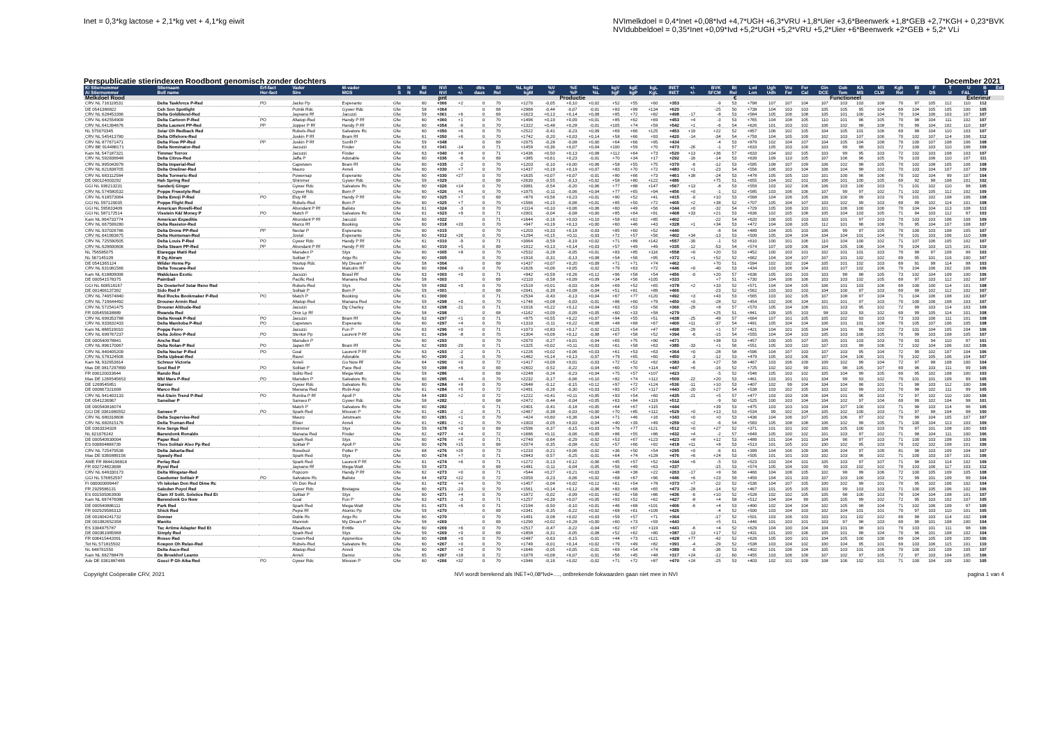Inet = 0,3*kg lactose + 2,1*kg vet + 4,1*kg eiwit
NVImelkdoel = 0,4*Inet +0,08*Ivd +4,7*UGH +6,3*VRU +1,8*Uier +3,6*Beenwerk +1,8*GEB +2,7*KGH + 0,23*BVK
NVIdubbeldoel = 0,35*Inet +0,09*Ivd +5,2*UGH +5,2*VRU +5,2*Uier +6*Beenwerk +2*GEB + 5,2* VLi
Perspublicatie stierindexen Roodbont genomisch zonder dochters December 2021
| Ki Stiernummer | Stiernaam | Erf-fact | Vader | M-vader | B | N | Bt | NVI | +/- | dtrs | Bt | %L kgM | %V | %E | %L | kgV | kgE | kgL | INET | +/- | BVK | Bt | Lvd | Ugh | Vru | Fer | Gin | Geb | KA | MS | Kgh | Bt | F | T | U | B | Ext |
| --- | --- | --- | --- | --- | --- | --- | --- | --- | --- | --- | --- | --- | --- | --- | --- | --- | --- | --- | --- | --- | --- | --- | --- | --- | --- | --- | --- | --- | --- | --- | --- | --- | --- | --- | --- | --- | --- |
| Ai Stiernummer | Bull name | Her-fact | Sire | MGS | S | N | Rel | NVI | +/- | daus | Rel | kgM | %F | %P | %L | kgF | kgP | KgL | INET | +/- | SFCM | Rel | Lon | Udh | Fer | Cal | DCE | Tem | MS | CLW | Rel | F | DS | U | F&L | T | |
| Melkdoel Rood | | | | | | | | pnt | Productie | | | | | | | | | | | | | € | Functioneel | | | | | | | | | | | | Exterieur | | |
| CRV NL 716119531 | Delta Taskforce P-Red | PO | Jacko Pp | Esperanto | Gfw | | 60 | +366 | +2 | 0 | 70 | +1270 | -0,05 | +0,10 | +0,02 | +52 | +55 | +60 | +353 | | -9 | 53 | +798 | 107 | 107 | 104 | 107 | 103 | 103 | 108 | 70 | 97 | 105 | 112 | 110 | 112 | |
| DE 0541386822 | Ceh Son Spotlight | | Putnik Rdc | Gywer Rdc | Gfw | | 58 | +364 | | 0 | 68 | +2968 | -0,44 | -0,07 | -0,01 | +83 | +99 | +134 | +620 | | -25 | 50 | +738 | 104 | 103 | 103 | 105 | 105 | 95 | 104 | 69 | 104 | 105 | 105 | 100 | 105 | |
| CRV NL 628453396 | Delta Goldblend-Red | | Jayvano Rf | Jacuzzi | Gfw | | 59 | +361 | +6 | 0 | 69 | +1623 | +0,13 | +0,14 | +0,08 | +85 | +72 | +82 | +498 | -17 | -8 | 53 | +584 | 105 | 106 | 108 | 105 | 101 | 100 | 104 | 70 | 104 | 106 | 103 | 107 | 107 | |
| CRV NL 642554909 | Delta Cartoon P-Red | PO | Altatop-Red | Handy P Rf | Gfw | | 60 | +360 | +1 | 0 | 70 | +1496 | +0,19 | +0,09 | +0,01 | +85 | +62 | +69 | +453 | +4 | -3 | 53 | +765 | 104 | 108 | 105 | 110 | 101 | 96 | 105 | 70 | 98 | 104 | 111 | 102 | 107 | |
| CRV NL 641394676 | Delta Laurent PP-Red | PP | Jopper P Rf | Handy P Rf | Gfw | | 60 | +354 | -9 | 0 | 70 | +1322 | +0,48 | +0,28 | -0,01 | +105 | +74 | +59 | +542 | +1 | -6 | 54 | +626 | 101 | 103 | 102 | 106 | 102 | 98 | 108 | 70 | 99 | 104 | 102 | 110 | 107 | |
| NL 575070345 | 3star Oh Redback Red | | Rubels-Red | Salvatore Rc | Gfw | | 60 | +350 | +6 | 0 | 70 | +2522 | -0,41 | -0,23 | +0,09 | +69 | +66 | +125 | +453 | +19 | +22 | 52 | +857 | 106 | 102 | 105 | 104 | 105 | 101 | 106 | 69 | 98 | 104 | 110 | 103 | 107 | |
| CRV NL 545413780 | Delta Offshore-Red | | Joskin P Rf | Bram Rf | Gfw | | 61 | +350 | +6 | 0 | 70 | +1742 | -0,20 | +0,03 | +0,14 | +58 | +66 | +93 | +420 | -14 | -34 | 54 | +759 | 104 | 105 | 109 | 102 | 103 | 107 | 106 | 70 | 102 | 107 | 114 | 106 | 112 | |
| CRV NL 877671471 | Delta Flow PP-Red | PP | Joskin P Rf | Sunfit P | Gfw | | 59 | +348 | | 0 | 69 | +2075 | -0,28 | -0,08 | +0,00 | +64 | +66 | +95 | +434 | | -4 | 53 | +879 | 102 | 104 | 107 | 104 | 105 | 104 | 108 | 70 | 100 | 107 | 108 | 106 | 108 | |
| CRV BE 914488171 | Delta Nominator-Red | | Jacuzzi | Finder | Gfw | | 63 | +341 | -14 | 0 | 71 | +1459 | +0,36 | +0,07 | +0,04 | +100 | +59 | +70 | +473 | -26 | -1 | 57 | +633 | 105 | 103 | 109 | 103 | 99 | 98 | 101 | 72 | 100 | 103 | 110 | 106 | 109 | |
| Kam NL 547187321 | Timmer Torrox | | Jacuzzi | Finder | Gfw | | 63 | +340 | +8 | 0 | 71 | +1436 | +0,50 | +0,13 | +0,08 | +112 | +64 | +73 | +520 | +13 | +36 | 57 | +633 | 104 | 102 | 105 | 103 | 99 | 95 | 103 | 72 | 102 | 103 | 108 | 103 | 107 | |
| CRV NL 592838948 | Delta Citrus-Red | | Jaffa P | Adorable | Gfw | | 60 | +336 | -6 | 0 | 69 | +385 | +0,61 | +0,23 | -0,01 | +70 | +34 | +17 | +292 | -16 | -14 | 53 | +639 | 109 | 110 | 105 | 107 | 106 | 96 | 105 | 70 | 103 | 106 | 110 | 107 | 111 | |
| CRV NL 895043078 | Delta Imperial-Red | | Capetown | Bram Rf | Gfw | | 60 | +335 | -2 | 0 | 70 | +1203 | -0,10 | +0,00 | +0,06 | +58 | +55 | +75 | +370 | -6 | -12 | 53 | +595 | 108 | 107 | 109 | 106 | 102 | 98 | 105 | 70 | 102 | 108 | 105 | 106 | 108 | |
| CRV NL 621838705 | Delta Oneliner-Red | | Mauro | Anreli | Gfw | | 60 | +330 | +7 | 0 | 70 | +1437 | +0,19 | +0,19 | +0,07 | +83 | +70 | +72 | +483 | +1 | -23 | 54 | +556 | 106 | 103 | 104 | 106 | 104 | 98 | 102 | 70 | 103 | 104 | 107 | 107 | 109 | |
| CRV NL 683112584 | Delta Turmeric-Red | | Powernap | Esperanto | Gfw | | 60 | +330 | +27 | 0 | 70 | +1635 | +0,07 | +0,07 | -0,01 | +80 | +66 | +73 | +461 | +38 | -24 | 53 | +478 | 105 | 105 | 110 | 101 | 100 | 96 | 106 | 70 | 102 | 104 | 99 | 107 | 104 | |
| DE 000124003292 | Hah Spring Red | | Shimmer | Gywer Rdc | Gfw | | 59 | +329 | | 0 | 69 | +2630 | -0,55 | -0,13 | +0,02 | +58 | +80 | +122 | +486 | | +75 | 51 | +655 | 104 | 102 | 101 | 106 | 101 | 100 | 105 | 69 | 92 | 98 | 108 | 101 | 102 | |
| GGI NL 936213231 | Sanderij Ginger | | Gywer Rdc | Salvatore Rc | Gfw | | 60 | +326 | +14 | 0 | 70 | +3081 | -0,54 | -0,20 | +0,06 | +77 | +88 | +147 | +567 | +13 | -8 | 53 | +559 | 103 | 102 | 106 | 106 | 103 | 100 | 103 | 71 | 101 | 102 | 110 | 98 | 105 | |
| CRV NL 574580532 | Poppe Freestyle-Red | | Gywer Rdc | Born P | Gfw | | 60 | +326 | +6 | 0 | 70 | +1975 | -0,11 | -0,06 | +0,04 | +77 | +65 | +94 | +456 | +0 | -1 | 52 | +585 | 103 | 106 | 106 | 107 | 99 | 97 | 102 | 71 | 102 | 105 | 112 | 102 | 109 | |
| CRV NL 618573064 | Delta Emoji P-Red | PO | Eloy Rf | Handy P Rf | Gfw | | 60 | +325 | +7 | 0 | 69 | +879 | +0,56 | +0,23 | +0,01 | +90 | +52 | +41 | +415 | -0 | +10 | 53 | +568 | 104 | 106 | 105 | 106 | 100 | 99 | 103 | 70 | 101 | 102 | 108 | 106 | 108 | |
| GGI NL 597120035 | Poppe Flight Red | | Rubels-Red | Born P | Gfw | | 60 | +325 | +7 | 0 | 70 | +1566 | +0,15 | -0,06 | +0,01 | +85 | +50 | +72 | +405 | +2 | +38 | 52 | +707 | 105 | 104 | 107 | 103 | 102 | 99 | 103 | 69 | 99 | 102 | 114 | 101 | 108 | |
| GGI NL 595633409 | American Rovelli-Red | | Abundant P Rf | Balisto | Gfw | | 61 | +324 | -3 | 0 | 70 | +1114 | +0,10 | +0,06 | +0,06 | +60 | +49 | +56 | +344 | +0 | -32 | 54 | +729 | 105 | 106 | 103 | 101 | 106 | 100 | 106 | 70 | 104 | 104 | 113 | 108 | 113 | |
| GGI NL 587172514 | Visstein K&I Money P | PO | Match P | Salvatore Rc | Gfw | | 61 | +323 | +9 | 0 | 71 | +2001 | -0,04 | -0,08 | +0,00 | +85 | +64 | +91 | +468 | +33 | +21 | 53 | +636 | 102 | 105 | 108 | 105 | 104 | 103 | 105 | 71 | 94 | 103 | 112 | 97 | 103 | |
| Kam NL 964733774 | American Expeditie | | Abundant P Rf | Jacuzzi | Gfw | | 60 | +322 | | 0 | 71 | +1644 | -0,16 | +0,03 | +0,10 | +58 | +62 | +85 | +402 | | -22 | 54 | +620 | 106 | 105 | 103 | 103 | 101 | 97 | 103 | 70 | 103 | 103 | 106 | 109 | 109 | |
| CRV NL 667599280 | Delta Resistor-Red | | Marco Rf | Booking | Gfw | | 60 | +318 | +20 | 0 | 70 | +947 | +0,19 | +0,13 | +0,00 | +60 | +46 | +43 | +328 | +1 | +34 | 53 | +472 | 104 | 108 | 105 | 112 | 101 | 96 | 106 | 70 | 95 | 104 | 107 | 108 | 107 | |
| CRV NL 937026786 | Delta Drone PP-Red | PP | Nectar P | Esperanto | Gfw | | 60 | +315 | | 0 | 70 | +1203 | +0,33 | +0,18 | -0,03 | +85 | +60 | +52 | +440 | | -8 | 54 | +489 | 104 | 105 | 103 | 106 | 99 | 97 | 105 | 70 | 100 | 103 | 108 | 105 | 107 | |
| CRV NL 641993675 | Delta Huntsman-Red | | Jovial | Esperanto | Gfw | | 60 | +312 | +26 | 0 | 70 | +1294 | +0,15 | +0,11 | -0,03 | +72 | +57 | +56 | +402 | +34 | -13 | 53 | +509 | 105 | 104 | 104 | 104 | 104 | 101 | 104 | 70 | 101 | 103 | 106 | 110 | 109 | |
| CRV NL 725590505 | Delta Louis P-Red | PO | Gywer Rdc | Handy P Rf | Gfw | | 61 | +310 | -9 | 0 | 71 | +3064 | -0,59 | -0,19 | +0,02 | +71 | +89 | +142 | +557 | -30 | -1 | 53 | +610 | 100 | 101 | 106 | 110 | 104 | 100 | 102 | 71 | 107 | 106 | 105 | 102 | 107 | |
| CRV NL 628600606 | Delta Steam PP-Red | PP | Abundant P Rf | Handy P Rf | Gfw | | 60 | +310 | +5 | 0 | 69 | +1012 | +0,13 | +0,14 | +0,03 | +57 | +49 | +49 | +335 | -12 | -53 | 54 | +574 | 107 | 109 | 106 | 104 | 105 | 106 | 104 | 70 | 104 | 103 | 115 | 101 | 110 | |
| NL 756585075 | Etaregge Matti Red | | Marsden P | Styx | Gfw | | 60 | +305 | +8 | 0 | 70 | +2532 | -0,28 | -0,05 | +0,01 | +83 | +85 | +116 | +558 | +0 | +20 | 53 | +452 | 100 | 103 | 101 | 102 | 101 | 101 | 103 | 70 | 98 | 97 | 109 | 99 | 103 | |
| NL 567145109 | R Dg Abram | | Solitair P | Argo Rc | Gfw | | 60 | +305 | | 0 | 70 | +1916 | -0,31 | -0,13 | +0,08 | +54 | +56 | +95 | +372 | +1 | +52 | 52 | +662 | 104 | 104 | 107 | 107 | 101 | 102 | 102 | 69 | 95 | 101 | 116 | 100 | 107 | |
| DE 0541365124 | Wilder Home Pp | | Hootop Rdc | My Dream P | Gfw | | 58 | +304 | | 0 | 69 | +1437 | +0,07 | +0,20 | +0,09 | +71 | +71 | +74 | +462 | | +70 | 51 | +594 | 102 | 102 | 104 | 105 | 101 | 102 | 103 | 69 | 91 | 98 | 114 | 98 | 103 | |
| CRV NL 631081566 | Delta Toscane-Red | | Stevie | Malcolm Rf | Gfw | | 60 | +304 | +0 | 0 | 70 | +1626 | +0,06 | +0,05 | -0,02 | +79 | +63 | +72 | +446 | +0 | -40 | 53 | +434 | 103 | 106 | 104 | 103 | 107 | 102 | 106 | 70 | 104 | 106 | 102 | 106 | 106 | |
| Kam NL 618809008 | Waldclass Exotic | | Jacuzzi | Brasil Rf | Gfw | | 63 | +303 | +0 | 0 | 71 | +942 | +0,59 | +0,26 | +0,12 | +96 | +58 | +54 | +456 | -0 | +20 | 57 | +636 | 105 | 101 | 103 | 103 | 98 | 98 | 105 | 73 | 102 | 104 | 109 | 100 | 106 | |
| DE 000541578375 | Paintball | | Pacific Red | Manana Red | Gfw | | 58 | +303 | | 0 | 69 | +2110 | -0,58 | +0,09 | +0,09 | +34 | +56 | +105 | +333 | | +7 | 51 | +730 | 104 | 106 | 106 | 103 | 103 | 102 | 105 | 69 | 97 | 103 | 112 | 102 | 107 | |
| GGI NL 608516167 | De Oosterhof 3star Reno Red | | Rubels-Red | Styx | Gfw | | 59 | +302 | +0 | 0 | 70 | +1519 | +0,01 | -0,03 | -0,04 | +69 | +52 | +65 | +378 | +2 | +33 | 52 | +571 | 104 | 104 | 105 | 106 | 101 | 103 | 106 | 69 | 100 | 100 | 114 | 101 | 108 | |
| DE 001406137392 | Sido Red P | | Solitair P | Born P | Gfw | | 59 | +301 | | 0 | 69 | +2041 | -0,39 | +0,08 | -0,04 | +51 | +81 | +89 | +466 | | -23 | 52 | +562 | 103 | 103 | 103 | 104 | 100 | 97 | 103 | 69 | 99 | 102 | 112 | 102 | 107 | |
| CRV NL 749574840 | Red Rocks Bookmaker P-Red | PO | Match P | Booking | Gfw | | 61 | +300 | | 0 | 71 | +2534 | -0,43 | -0,13 | +0,04 | +67 | +77 | +120 | +492 | +3 | +43 | 53 | +565 | 103 | 102 | 105 | 107 | 108 | 97 | 104 | 71 | 104 | 106 | 108 | 102 | 107 | |
| CRV NL 719644492 | Drouner Armin Red | | Altatop-Red | Manana Red | Gfw | | 59 | +298 | +0 | 0 | 70 | +1746 | +0,08 | -0,03 | -0,01 | +86 | +60 | +79 | +450 | +0 | -28 | 52 | +454 | 102 | 106 | 104 | 101 | 101 | 97 | 103 | 70 | 100 | 106 | 108 | 103 | 107 | |
| CRV NL 572541475 | Drouner Altitude-Red | | Jacuzzi | Dg Charley | Gfw | | 63 | +298 | -21 | 0 | 71 | +1016 | +0,22 | +0,12 | +0,04 | +63 | +53 | +56 | +366 | -29 | +8 | 57 | +570 | 105 | 104 | 108 | 101 | 103 | 95 | 102 | 72 | 99 | 103 | 114 | 103 | 109 | |
| FR 005455638889 | Rwanda Red | | Onix Lp Rf | | Gfw | | 58 | +298 | | 0 | 68 | +1162 | +0,09 | -0,09 | +0,05 | +60 | +33 | +58 | +279 | | +25 | 51 | +841 | 109 | 105 | 103 | 98 | 103 | 93 | 102 | 69 | 99 | 105 | 114 | 101 | 108 | |
| CRV NL 699353788 | Delta Novak P-Red | PO | Jacuzzi | Bram Rf | Gfw | | 63 | +297 | +1 | 0 | 71 | +975 | +0,55 | +0,22 | +0,07 | +94 | +55 | +51 | +438 | -25 | -49 | 57 | +664 | 107 | 101 | 105 | 105 | 102 | 93 | 103 | 73 | 103 | 106 | 111 | 101 | 108 | |
| CRV NL 933632433 | Delta Manitoba P-Red | PO | Capetown | Esperanto | Gfw | | 60 | +297 | +4 | 0 | 70 | +1310 | -0,11 | +0,22 | +0,08 | +48 | +68 | +67 | +400 | +11 | -37 | 54 | +491 | 105 | 104 | 104 | 106 | 101 | 101 | 108 | 70 | 105 | 107 | 106 | 105 | 108 | |
| Kam NL 886519010 | Poppe Ferro | | Jacuzzi | Fun P | Gfw | | 63 | +296 | +0 | 0 | 71 | +1073 | +0,83 | +0,17 | -0,02 | +125 | +54 | +47 | +498 | -29 | +1 | 57 | +421 | 104 | 101 | 105 | 104 | 101 | 96 | 102 | 73 | 101 | 104 | 105 | 104 | 106 | |
| CRV NL 699767237 | Delta Jolino P-Red | PO | Stentor Pp | Laurent P Rf | Gfw | | 61 | +294 | -8 | 0 | 70 | +1304 | +0,09 | +0,12 | -0,08 | +67 | +58 | +52 | +394 | -6 | -15 | 54 | +555 | 104 | 104 | 103 | 105 | 103 | 100 | 105 | 70 | 99 | 103 | 108 | 105 | 107 | |
| DE 000540978841 | Anche Red | | Marsden P | | Gfw | | 60 | +293 | | 0 | 70 | +2070 | -0,27 | +0,01 | -0,04 | +65 | +75 | +90 | +471 | | +38 | 53 | +457 | 100 | 105 | 107 | 105 | 101 | 103 | 103 | 70 | 93 | 94 | 110 | 97 | 101 | |
| CRV NL 896170067 | Delta Nolan-P Red | PO | Japan Rf | Bram Rf | Gfw | | 62 | +293 | -20 | 0 | 71 | +1325 | +0,02 | +0,11 | +0,03 | +61 | +58 | +63 | +385 | -33 | +1 | 56 | +551 | 105 | 103 | 110 | 107 | 103 | 99 | 106 | 72 | 102 | 104 | 106 | 102 | 106 | |
| CRV NL 840405209 | Delta Nectar P-Red | PO | Goal | Laurent P Rf | Gfw | | 63 | +293 | -2 | 0 | 71 | +1226 | +0,02 | +0,06 | +0,03 | +61 | +53 | +63 | +364 | +0 | -28 | 58 | +596 | 104 | 107 | 103 | 107 | 103 | 95 | 104 | 72 | 99 | 102 | 107 | 104 | 106 | |
| CRV NL 578124506 | Delta Upbeat-Red | | Ravel | Adorable | Gfw | | 60 | +290 | -3 | 0 | 70 | +1462 | +0,14 | +0,13 | -0,07 | +79 | +65 | +60 | +450 | -3 | -12 | 53 | +479 | 105 | 103 | 106 | 107 | 104 | 100 | 101 | 70 | 102 | 105 | 106 | 104 | 107 | |
| Kam NL 932953814 | Schreur Victoria | | Anreli | Go Now Rf | Gfw | | 64 | +290 | +0 | 0 | 72 | +1417 | +0,09 | +0,01 | -0,03 | +72 | +52 | +62 | +383 | -6 | +27 | 58 | +467 | 103 | 106 | 109 | 109 | 102 | 99 | 104 | 72 | 97 | 98 | 108 | 100 | 104 | |
| Mas DE 0817297890 | Soul Red P | PO | Solitair P | Pace Red | Gfw | | 59 | +288 | +6 | 0 | 69 | +2602 | -0,52 | -0,22 | -0,04 | +60 | +70 | +114 | +447 | +6 | -16 | 52 | +725 | 102 | 102 | 99 | 101 | 98 | 105 | 107 | 69 | 96 | 103 | 111 | 99 | 105 | |
| FR 000120033644 | Rando Red | | Solito Red | Mega-Watt | Gfw | | 59 | +286 | | 0 | 69 | +2248 | -0,24 | -0,23 | +0,04 | +75 | +57 | +107 | +423 | | -5 | 52 | +546 | 105 | 103 | 102 | 105 | 104 | 99 | 105 | 69 | 95 | 102 | 108 | 100 | 103 | |
| Mas DE 1269545653 | Mbl Mars P-Red | PO | Marsden P | Salvatore Rc | Gfw | | 60 | +285 | +4 | 0 | 70 | +2232 | -0,17 | -0,06 | +0,10 | +82 | +74 | +112 | +509 | -22 | +20 | 53 | +461 | 103 | 101 | 101 | 104 | 99 | 93 | 102 | 70 | 101 | 101 | 109 | 99 | 105 | |
| DE 1269545851 | Garnier | | Gywer Rdc | Salvatore Rc | Gfw | | 60 | +284 | +8 | 0 | 70 | +2648 | -0,12 | -0,15 | +0,12 | +97 | +72 | +124 | +536 | -11 | +10 | 53 | +407 | 102 | 99 | 104 | 104 | 104 | 96 | 101 | 71 | 98 | 103 | 112 | 100 | 106 | |
| DE 000667321608 | Marco Red | | Manana Red | Rubi-Asp | Gfw | | 61 | +284 | +5 | 0 | 72 | +2491 | -0,26 | -0,30 | +0,03 | +83 | +57 | +117 | +443 | -20 | +27 | 54 | +538 | 103 | 102 | 105 | 103 | 102 | 99 | 102 | 70 | 98 | 102 | 111 | 99 | 105 | |
| CRV NL 941403133 | Hul-Stein Trend P-Red | PO | Rumba P Rf | Apoll P | Gfw | | 64 | +283 | +2 | 0 | 72 | +1222 | +0,41 | +0,11 | +0,05 | +93 | +54 | +60 | +435 | -21 | +5 | 57 | +477 | 103 | 103 | 106 | 104 | 101 | 96 | 103 | 72 | 97 | 102 | 110 | 100 | 106 | |
| DE 0541236967 | Sansibar P | | Sanseo P | Gywer Rdc | Gfw | | 58 | +282 | | 0 | 68 | +2472 | -0,44 | -0,04 | +0,05 | +63 | +84 | +119 | +512 | | -9 | 50 | +525 | 100 | 103 | 104 | 104 | 102 | 97 | 104 | 69 | 99 | 102 | 104 | 98 | 101 | |
| DE 000540816074 | | | Match P | Salvatore Rc | Gfw | | 60 | +282 | | 0 | 71 | +2401 | -0,41 | -0,18 | +0,05 | +64 | +67 | +115 | +444 | | +39 | 53 | +475 | 103 | 103 | 103 | 104 | 107 | 100 | 103 | 71 | 98 | 103 | 114 | 96 | 105 | |
| GGI DE 0361680552 | Sanseo P | PO | Spark Red | Mission P | Gfw | | 61 | +281 | -2 | 0 | 71 | +2467 | -0,38 | -0,03 | +0,00 | +70 | +85 | +112 | +529 | +0 | +13 | 53 | +534 | 99 | 102 | 104 | 105 | 102 | 100 | 103 | 71 | 97 | 98 | 104 | 98 | 100 | |
| CRV NL 680318608 | Delta Supervise-Red | | Mauro | Jetstream | Gfw | | 60 | +281 | +1 | 0 | 70 | +424 | +0,60 | +0,36 | -0,04 | +71 | +46 | +16 | +343 | +0 | +0 | 53 | +436 | 104 | 106 | 107 | 105 | 106 | 97 | 102 | 70 | 99 | 104 | 105 | 107 | 107 | |
| CRV NL 682615176 | Delta Truman-Red | | Elixer | Anreli | Gfw | | 61 | +281 | +2 | 0 | 70 | +1003 | -0,05 | +0,03 | -0,04 | +40 | +39 | +49 | +259 | +2 | -6 | 54 | +583 | 105 | 108 | 108 | 106 | 102 | 99 | 105 | 71 | 100 | 104 | 113 | 103 | 109 | |
| DE 0363334328 | Kns Serge Red | | Shimmer | Styx | Gfw | | 59 | +278 | +0 | 0 | 69 | +2596 | -0,37 | -0,15 | +0,03 | +76 | +77 | +121 | +512 | +0 | +27 | 52 | +371 | 101 | 101 | 102 | 106 | 105 | 100 | 103 | 70 | 97 | 101 | 108 | 100 | 103 | |
| NL 621076242 | Barendonk Ronaldo | | Manana Red | Finder | Gfw | | 62 | +277 | +4 | 0 | 72 | +1686 | +0,11 | -0,06 | +0,09 | +86 | +55 | +86 | +432 | +4 | -2 | 57 | +649 | 105 | 100 | 102 | 101 | 103 | 97 | 102 | 71 | 98 | 104 | 111 | 100 | 106 | |
| DE 000540930004 | Paper Red | | Spark Red | Styx | Gfw | | 60 | +276 | +0 | 0 | 71 | +2749 | -0,64 | -0,29 | -0,02 | +53 | +67 | +123 | +423 | +8 | +12 | 53 | +489 | 101 | 104 | 101 | 104 | 96 | 97 | 103 | 71 | 100 | 103 | 108 | 103 | 106 | |
| ES 000804888739 | Thos Solitair Also Pp Red | | Solitair P | Apoll P | Gfw | | 60 | +276 | +15 | 0 | 69 | +2074 | -0,35 | -0,08 | -0,02 | +57 | +66 | +92 | +418 | +11 | +8 | 53 | +513 | 101 | 105 | 102 | 100 | 102 | 95 | 103 | 70 | 102 | 102 | 108 | 101 | 106 | |
| CRV NL 725479538 | Delta Jakarta-Red | | Rosebud | Potter P | Gfw | | 68 | +276 | +26 | 0 | 73 | +1233 | -0,21 | +0,06 | -0,02 | +36 | +50 | +54 | +295 | +0 | -6 | 61 | +399 | 104 | 106 | 109 | 106 | 104 | 97 | 109 | 81 | 98 | 103 | 109 | 104 | 107 | |
| Mas DE 0360889156 | Speedy Red | | Spark Red | Styx | Gfw | | 60 | +274 | +7 | 0 | 71 | +2843 | -0,57 | -0,25 | -0,01 | +64 | +74 | +128 | +476 | +6 | +24 | 53 | +505 | 101 | 101 | 103 | 102 | 103 | 96 | 102 | 71 | 100 | 103 | 107 | 101 | 106 | |
| AWE FR 8844196818 | Perlay Red | | Spark Red | Laurent P Rf | Gfw | | 61 | +274 | +6 | 0 | 71 | +1272 | -0,13 | +0,12 | -0,06 | +45 | +57 | +52 | +344 | +9 | -5 | 53 | +523 | 103 | 104 | 101 | 105 | 103 | 97 | 107 | 71 | 98 | 103 | 114 | 102 | 109 | |
| FR 002724823668 | Ryvel Red | | Jayvano Rf | Mega-Watt | Gfw | | 59 | +273 | | 0 | 69 | +1481 | -0,11 | -0,04 | -0,05 | +56 | +49 | +63 | +337 | | -15 | 53 | +574 | 105 | 104 | 100 | 99 | 103 | 102 | 102 | 70 | 103 | 106 | 117 | 103 | 112 | |
| CRV NL 649330173 | Delta Wingstar-Red | | Popcorn | Handy P Rf | Gfw | | 62 | +273 | +0 | 0 | 71 | +544 | +0,27 | +0,21 | +0,03 | +48 | +38 | +22 | +263 | -17 | +9 | 56 | +466 | 104 | 108 | 105 | 102 | 98 | 99 | 106 | 72 | 100 | 105 | 109 | 105 | 108 | |
| GGI NL 576852597 | Caudumer Solitair P | PO | Salvatore Rc | Balisto | Gfw | | 64 | +272 | +22 | 0 | 72 | +2050 | -0,23 | -0,06 | +0,02 | +68 | +67 | +96 | +446 | +6 | +23 | 59 | +459 | 104 | 101 | 103 | 107 | 103 | 100 | 103 | 72 | 99 | 101 | 109 | 99 | 104 | |
| FI 000000099447 | Vh Iskolan Don Red Dime Rc | | Vh Don Red | | Gfw | | 61 | +272 | +4 | 0 | 70 | +1457 | -0,04 | +0,02 | +0,12 | +61 | +54 | +78 | +373 | +7 | -22 | 52 | +536 | 104 | 107 | 105 | 100 | 102 | 99 | 101 | 70 | 95 | 102 | 106 | 102 | 104 | |
| FR 2929586131 | Saluden Puyol Red | | Gywer Rdc | Bretagne | Gfw | | 60 | +271 | -23 | 0 | 70 | +1561 | +0,14 | +0,12 | -0,06 | +83 | +68 | +65 | +473 | -28 | -14 | 52 | +467 | 101 | 105 | 105 | 103 | 99 | 103 | 103 | 71 | 100 | 105 | 106 | 102 | 106 | |
| ES 001505063900 | Clam Xf Solit. Solstice Red Et | | Solitair P | Styx | Gfw | | 60 | +271 | +4 | 0 | 70 | +1872 | -0,02 | -0,09 | +0,01 | +82 | +58 | +86 | +436 | -6 | +10 | 52 | +528 | 102 | 102 | 105 | 105 | 98 | 100 | 103 | 70 | 104 | 104 | 108 | 101 | 107 | |
| Kam NL 687476086 | Barendonk Go Now | | Goal | Fun P | Gfw | | 63 | +271 | -3 | 0 | 71 | +1257 | +0,39 | +0,07 | +0,05 | +93 | +52 | +62 | +427 | -8 | +4 | 58 | +512 | 104 | 104 | 99 | 105 | 105 | 99 | 102 | 72 | 95 | 103 | 102 | 107 | 105 | |
| DE 000540886111 | Park Red | | Spark Red | Mega-Watt | Gfw | | 61 | +271 | +6 | 0 | 71 | +2194 | -0,50 | -0,10 | +0,01 | +46 | +68 | +101 | +406 | -6 | +4 | 53 | +490 | 102 | 104 | 104 | 102 | 105 | 98 | 104 | 71 | 102 | 106 | 109 | 97 | 105 | |
| FR 002929586313 | Shick Red | | Pepsi Rf | Atomic Pp | Gfw | | 59 | +270 | | 0 | 69 | +2341 | -0,35 | -0,22 | +0,02 | +68 | +61 | +109 | +426 | | -4 | 52 | +500 | 103 | 104 | 103 | 102 | 104 | 101 | 101 | 70 | 97 | 103 | 110 | 101 | 105 | |
| DE 001604241732 | Donner | | Doble Rc | Argo Rc | Gfw | | 60 | +270 | | 0 | 70 | +1491 | -0,08 | +0,02 | +0,03 | +59 | +57 | +71 | +364 | | -17 | 52 | +501 | 103 | 106 | 103 | 103 | 101 | 102 | 102 | 69 | 98 | 103 | 114 | 102 | 108 | |
| DE 001082652358 | Manitu | | Mannish | My Dream P | Gfw | | 58 | +269 | | 0 | 69 | +1290 | +0,02 | +0,28 | +0,00 | +60 | +73 | +59 | +443 | | +5 | 51 | +446 | 101 | 103 | 101 | 103 | 97 | 98 | 103 | 69 | 99 | 101 | 108 | 100 | 104 | |
| ES 3304975787 | Tec Artime Adapter Red Et | | Altaaltuve | Entitle | Gfw | | 60 | +269 | +6 | 0 | 70 | +2517 | -0,47 | -0,22 | -0,04 | +62 | +67 | +119 | +441 | -6 | +4 | 52 | +629 | 104 | 100 | 104 | 104 | 101 | 98 | 101 | 70 | 103 | 101 | 111 | 98 | 106 | |
| DE 000361985968 | Simply Red | | Spark Red | Styx | Gfw | | 59 | +269 | +0 | 0 | 69 | +1858 | -0,31 | -0,05 | -0,08 | +52 | +62 | +80 | +387 | -13 | +17 | 52 | +431 | 101 | 100 | 106 | 105 | 101 | 98 | 104 | 70 | 96 | 101 | 108 | 102 | 104 | |
| FR 006415442091 | Rosso Red | | Crown-Red | Apprentice | Gfw | | 60 | +268 | +0 | 0 | 70 | +2487 | -0,63 | -0,15 | -0,01 | +44 | +73 | +121 | +428 | +77 | -42 | 52 | +626 | 105 | 100 | 101 | 104 | 105 | 100 | 106 | 69 | 104 | 105 | 109 | 100 | 106 | |
| Tot NL 571815502 | Koepon Oh Relax-Red | | Rubels-Red | Salvatore Rc | Gfw | | 60 | +267 | +0 | 0 | 70 | +1749 | -0,01 | +0,14 | +0,02 | +79 | +49 | +82 | +391 | -4 | -29 | 52 | +538 | 103 | 104 | 102 | 100 | 104 | 95 | 101 | 69 | 103 | 106 | 115 | 101 | 110 | |
| NL 648761550 | Delta Asco-Red | | Altatop-Red | Anreli | Gfw | | 60 | +267 | +0 | 0 | 70 | +1646 | -0,05 | +0,05 | -0,01 | +69 | +54 | +74 | +389 | -6 | -36 | 53 | +402 | 101 | 106 | 104 | 105 | 103 | 101 | 106 | 70 | 100 | 103 | 109 | 105 | 107 | |
| Kam NL 682788478 | De Broekhof Leanto | | Anreli | Danno | Gfw | | 65 | +267 | +18 | 0 | 72 | +1079 | +0,08 | +0,07 | -0,01 | +56 | +45 | +48 | +317 | +24 | -12 | 60 | +455 | 103 | 106 | 109 | 107 | 102 | 97 | 105 | 72 | 97 | 103 | 104 | 105 | 106 | |
| Adv DE 0361887489 | Gucci P Gh Aika Red | PO | Gywer Rdc | Mission P | Gfw | | 60 | +266 | +32 | 0 | 70 | +1946 | -0,16 | +0,02 | -0,02 | +71 | +72 | +87 | +470 | +24 | -25 | 53 | +403 | 102 | 101 | 109 | 108 | 106 | 102 | 101 | 71 | 100 | 104 | 109 | 100 | 105 | |
Copyright Coöperatie CRV, 2021 NVI wordt berekend als INET+0,08*lvd+...., ontbrekende fokwaarden gaan niet mee in NVI pagina 1 van 4